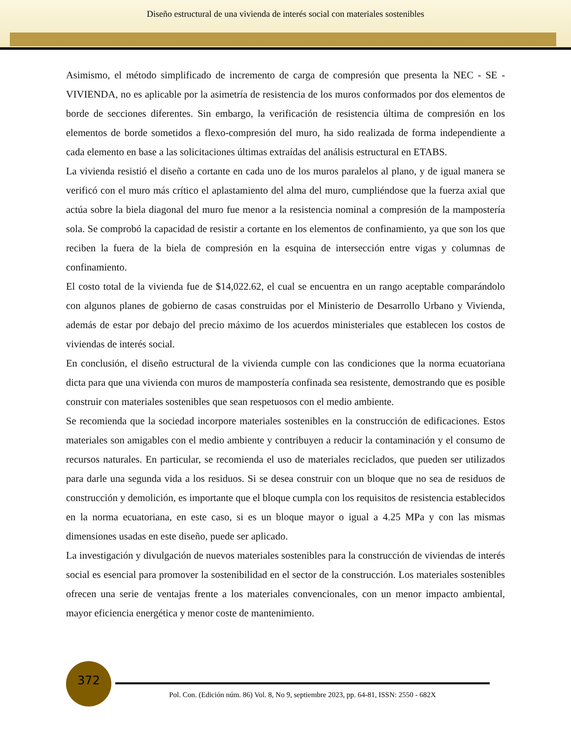Diseño estructural de una vivienda de interés social con materiales sostenibles
Asimismo, el método simplificado de incremento de carga de compresión que presenta la NEC - SE - VIVIENDA, no es aplicable por la asimetría de resistencia de los muros conformados por dos elementos de borde de secciones diferentes. Sin embargo, la verificación de resistencia última de compresión en los elementos de borde sometidos a flexo-compresión del muro, ha sido realizada de forma independiente a cada elemento en base a las solicitaciones últimas extraídas del análisis estructural en ETABS.
La vivienda resistió el diseño a cortante en cada uno de los muros paralelos al plano, y de igual manera se verificó con el muro más crítico el aplastamiento del alma del muro, cumpliéndose que la fuerza axial que actúa sobre la biela diagonal del muro fue menor a la resistencia nominal a compresión de la mampostería sola. Se comprobó la capacidad de resistir a cortante en los elementos de confinamiento, ya que son los que reciben la fuera de la biela de compresión en la esquina de intersección entre vigas y columnas de confinamiento.
El costo total de la vivienda fue de $14,022.62, el cual se encuentra en un rango aceptable comparándolo con algunos planes de gobierno de casas construidas por el Ministerio de Desarrollo Urbano y Vivienda, además de estar por debajo del precio máximo de los acuerdos ministeriales que establecen los costos de viviendas de interés social.
En conclusión, el diseño estructural de la vivienda cumple con las condiciones que la norma ecuatoriana dicta para que una vivienda con muros de mampostería confinada sea resistente, demostrando que es posible construir con materiales sostenibles que sean respetuosos con el medio ambiente.
Se recomienda que la sociedad incorpore materiales sostenibles en la construcción de edificaciones. Estos materiales son amigables con el medio ambiente y contribuyen a reducir la contaminación y el consumo de recursos naturales. En particular, se recomienda el uso de materiales reciclados, que pueden ser utilizados para darle una segunda vida a los residuos. Si se desea construir con un bloque que no sea de residuos de construcción y demolición, es importante que el bloque cumpla con los requisitos de resistencia establecidos en la norma ecuatoriana, en este caso, si es un bloque mayor o igual a 4.25 MPa y con las mismas dimensiones usadas en este diseño, puede ser aplicado.
La investigación y divulgación de nuevos materiales sostenibles para la construcción de viviendas de interés social es esencial para promover la sostenibilidad en el sector de la construcción. Los materiales sostenibles ofrecen una serie de ventajas frente a los materiales convencionales, con un menor impacto ambiental, mayor eficiencia energética y menor coste de mantenimiento.
372
Pol. Con. (Edición núm. 86) Vol. 8, No 9, septiembre 2023, pp. 64-81, ISSN: 2550 - 682X